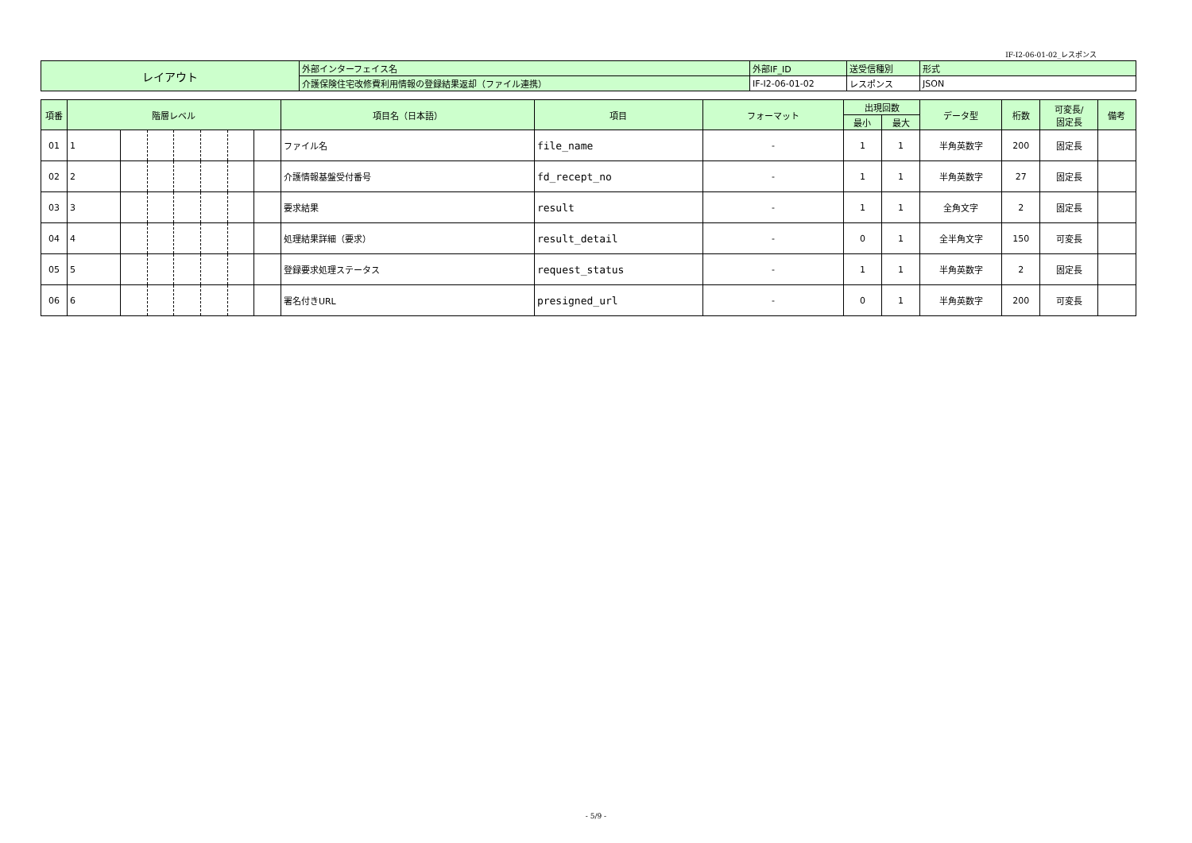IF-I2-06-01-02_レスポンス
| レイアウト | 外部インターフェイス名 | 外部IF_ID | 送受信種別 | 形式 |
| | 介護保険住宅改修費利用情報の登録結果返却（ファイル連携） | IF-I2-06-01-02 | レスポンス | JSON |
| 項番 | 階層レベル | | | | | | | 項目名（日本語） | 項目 | フォーマット | 出現回数 | | データ型 | 桁数 | 可変長/ 固定長 | 備考 |
| --- | --- | --- | --- | --- | --- | --- | --- | --- | --- | --- | --- | --- | --- | --- | --- | --- |
| | | | | | | | | | | | 最小 | 最大 | | | | |
| 01 | 1 | | | | | | | ファイル名 | file_name | - | 1 | 1 | 半角英数字 | 200 | 固定長 | |
| 02 | 2 | | | | | | | 介護情報基盤受付番号 | fd_recept_no | - | 1 | 1 | 半角英数字 | 27 | 固定長 | |
| 03 | 3 | | | | | | | 要求結果 | result | - | 1 | 1 | 全角文字 | 2 | 固定長 | |
| 04 | 4 | | | | | | | 処理結果詳細（要求） | result_detail | - | 0 | 1 | 全半角文字 | 150 | 可変長 | |
| 05 | 5 | | | | | | | 登録要求処理ステータス | request_status | - | 1 | 1 | 半角英数字 | 2 | 固定長 | |
| 06 | 6 | | | | | | | 署名付きURL | presigned_url | - | 0 | 1 | 半角英数字 | 200 | 可変長 | |
- 5/9 -